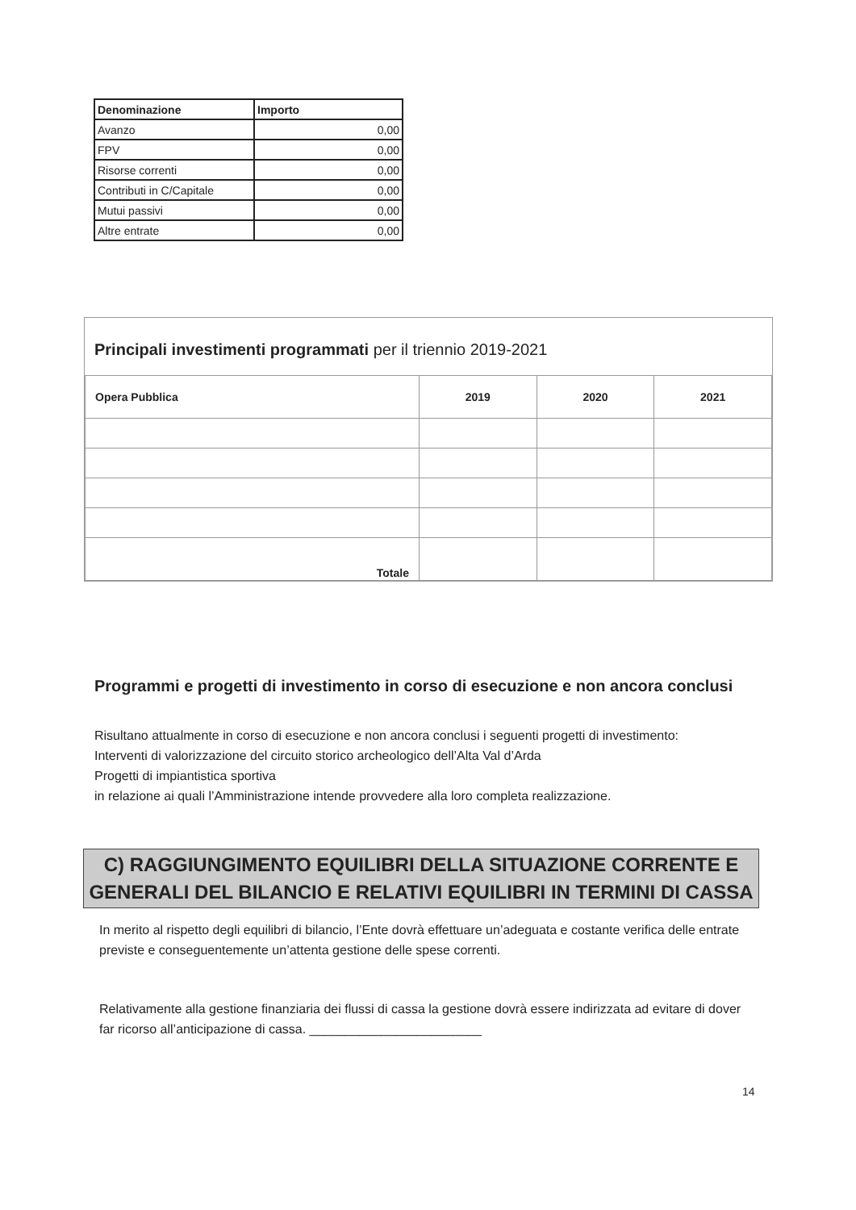| Denominazione | Importo |
| --- | --- |
| Avanzo | 0,00 |
| FPV | 0,00 |
| Risorse correnti | 0,00 |
| Contributi in C/Capitale | 0,00 |
| Mutui passivi | 0,00 |
| Altre entrate | 0,00 |
Principali investimenti programmati per il triennio 2019-2021
| Opera Pubblica | 2019 | 2020 | 2021 |
| --- | --- | --- | --- |
| Totale | | | |
Programmi e progetti di investimento in corso di esecuzione e non ancora conclusi
Risultano attualmente in corso di esecuzione e non ancora conclusi i seguenti progetti di investimento:
Interventi di valorizzazione del circuito storico archeologico dell’Alta Val d’Arda
Progetti di impiantistica sportiva
in relazione ai quali l’Amministrazione intende provvedere alla loro completa realizzazione.
C) RAGGIUNGIMENTO EQUILIBRI DELLA SITUAZIONE CORRENTE E
GENERALI DEL BILANCIO E RELATIVI EQUILIBRI IN TERMINI DI CASSA
In merito al rispetto degli equilibri di bilancio, l’Ente dovrà effettuare un’adeguata e costante verifica delle entrate previste e conseguentemente un’attenta gestione delle spese correnti.
Relativamente alla gestione finanziaria dei flussi di cassa la gestione dovrà essere indirizzata ad evitare di dover far ricorso all’anticipazione di cassa. ________________________
14